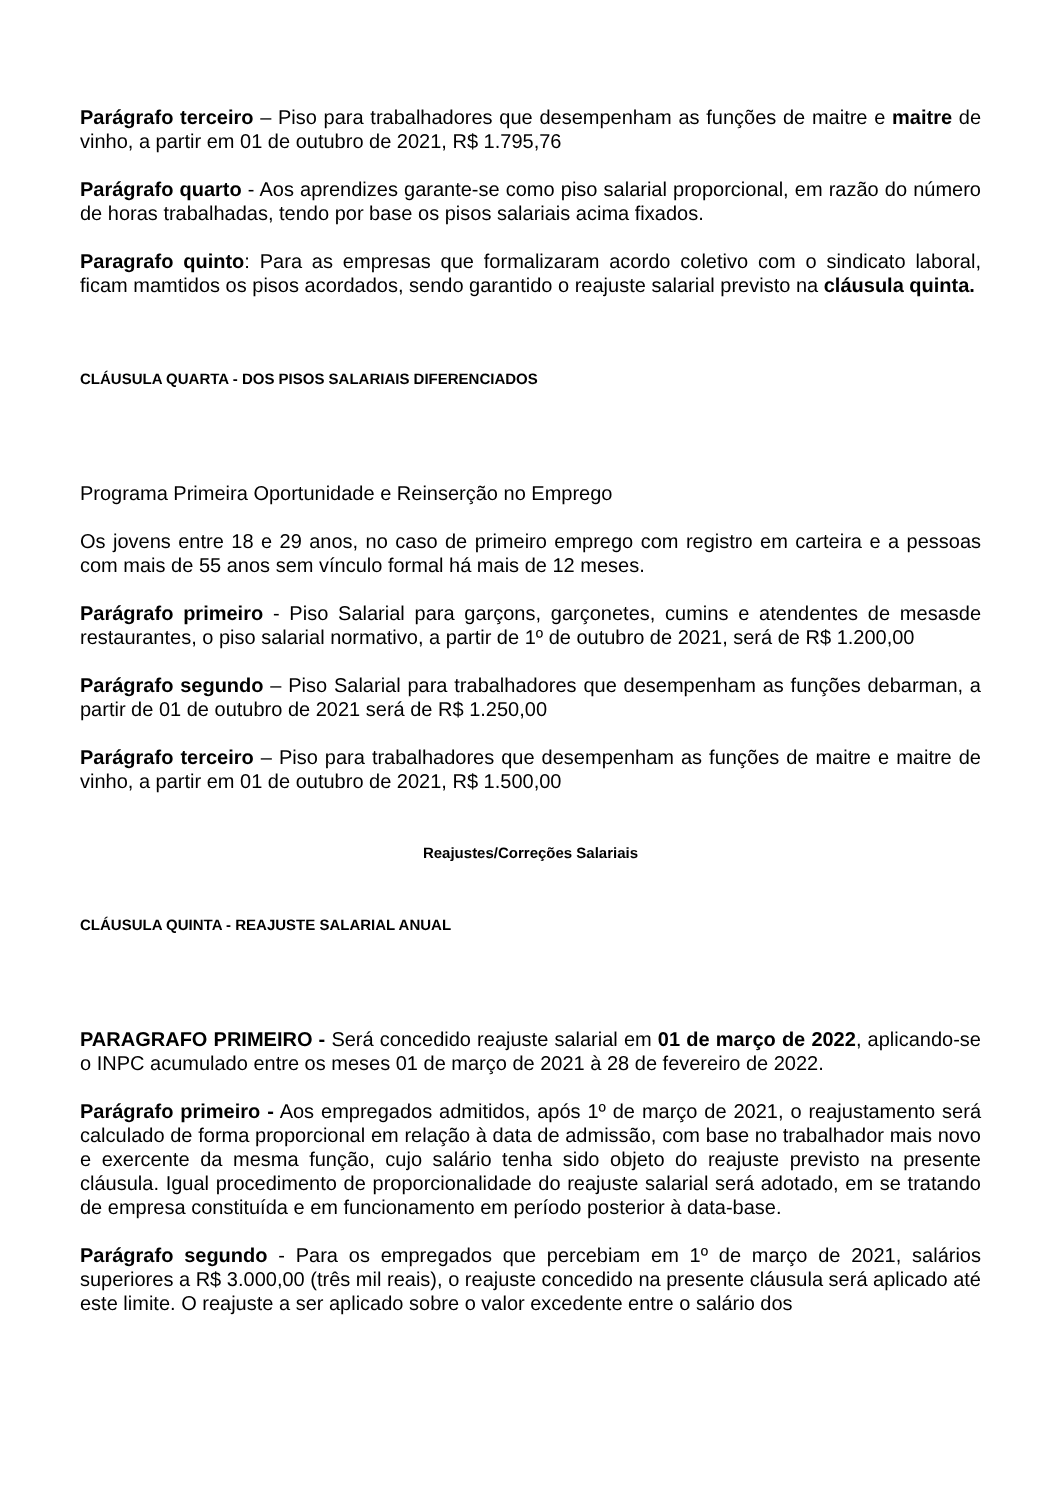Parágrafo terceiro – Piso para trabalhadores que desempenham as funções de maitre e maitre de vinho, a partir em 01 de outubro de 2021, R$ 1.795,76
Parágrafo quarto - Aos aprendizes garante-se como piso salarial proporcional, em razão do número de horas trabalhadas, tendo por base os pisos salariais acima fixados.
Paragrafo quinto: Para as empresas que formalizaram acordo coletivo com o sindicato laboral, ficam mamtidos os pisos acordados, sendo garantido o reajuste salarial previsto na cláusula quinta.
CLÁUSULA QUARTA - DOS PISOS SALARIAIS DIFERENCIADOS
Programa Primeira Oportunidade e Reinserção no Emprego
Os jovens entre 18 e 29 anos, no caso de primeiro emprego com registro em carteira e a pessoas com mais de 55 anos sem vínculo formal há mais de 12 meses.
Parágrafo primeiro - Piso Salarial para garçons, garçonetes, cumins e atendentes de mesasde restaurantes, o piso salarial normativo, a partir de 1º de outubro de 2021, será de R$ 1.200,00
Parágrafo segundo – Piso Salarial para trabalhadores que desempenham as funções debarman, a partir de 01 de outubro de 2021 será de R$ 1.250,00
Parágrafo terceiro – Piso para trabalhadores que desempenham as funções de maitre e maitre de vinho, a partir em 01 de outubro de 2021, R$ 1.500,00
Reajustes/Correções Salariais
CLÁUSULA QUINTA - REAJUSTE SALARIAL ANUAL
PARAGRAFO PRIMEIRO - Será concedido reajuste salarial em 01 de março de 2022, aplicando-se o INPC acumulado entre os meses 01 de março de 2021 à 28 de fevereiro de 2022.
Parágrafo primeiro - Aos empregados admitidos, após 1º de março de 2021, o reajustamento será calculado de forma proporcional em relação à data de admissão, com base no trabalhador mais novo e exercente da mesma função, cujo salário tenha sido objeto do reajuste previsto na presente cláusula. Igual procedimento de proporcionalidade do reajuste salarial será adotado, em se tratando de empresa constituída e em funcionamento em período posterior à data-base.
Parágrafo segundo - Para os empregados que percebiam em 1º de março de 2021, salários superiores a R$ 3.000,00 (três mil reais), o reajuste concedido na presente cláusula será aplicado até este limite. O reajuste a ser aplicado sobre o valor excedente entre o salário dos